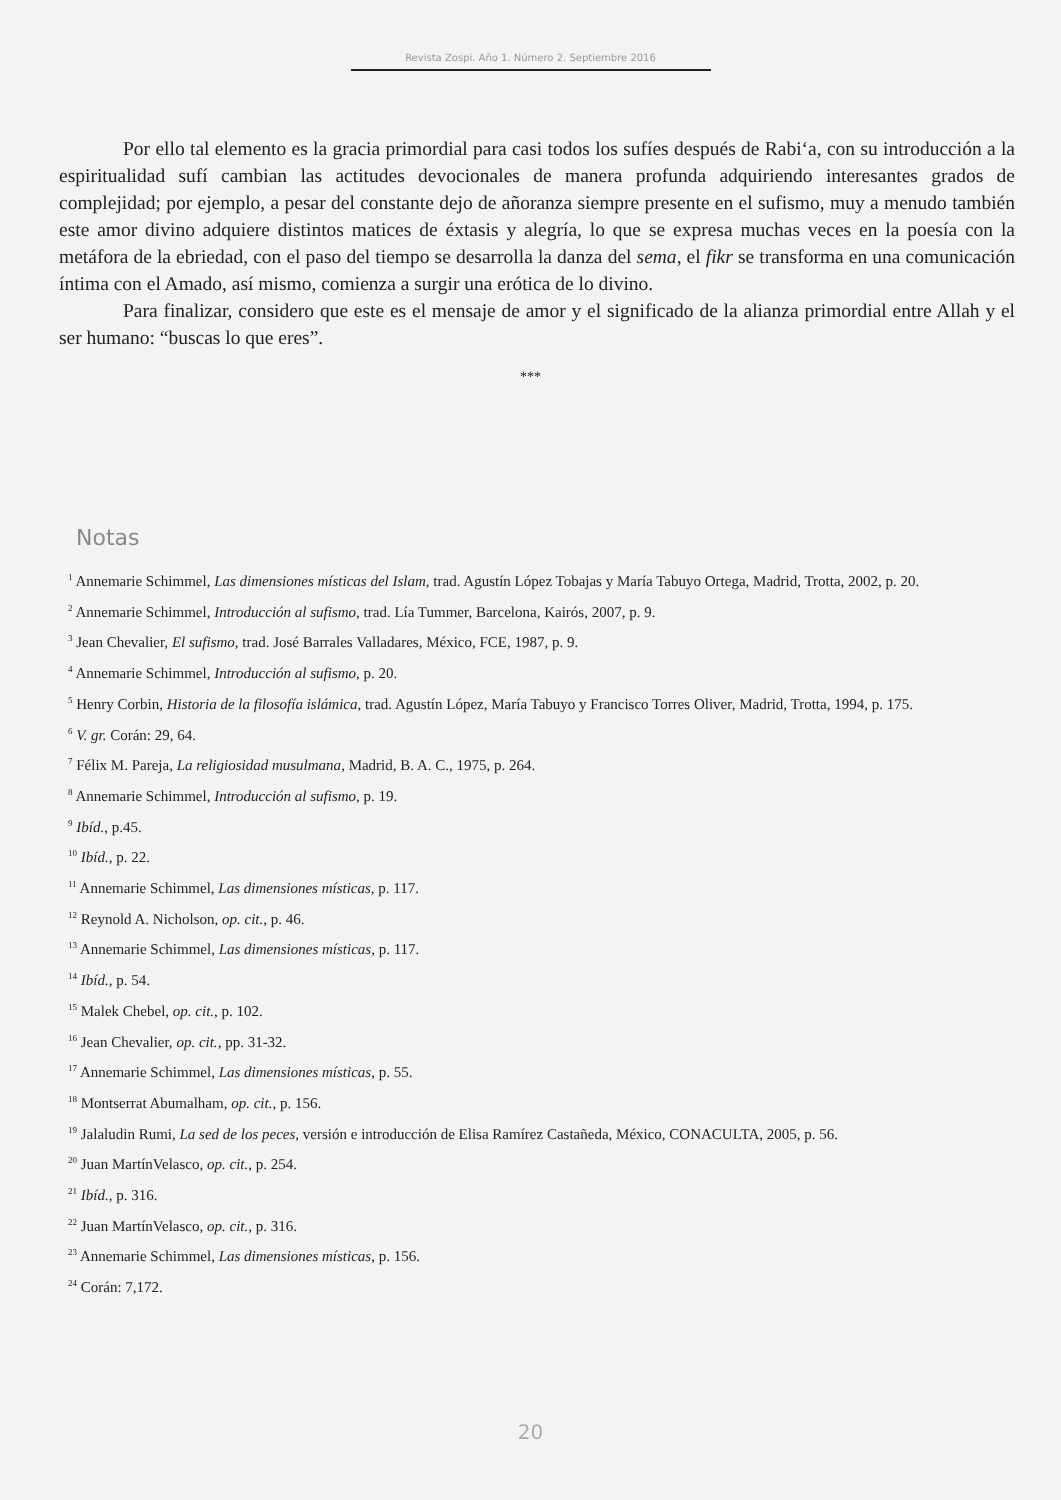Revista Zospi. Año 1. Número 2. Septiembre 2016
Por ello tal elemento es la gracia primordial para casi todos los sufíes después de Rabi‘a, con su introducción a la espiritualidad sufí cambian las actitudes devocionales de manera profunda adquiriendo interesantes grados de complejidad; por ejemplo, a pesar del constante dejo de añoranza siempre presente en el sufismo, muy a menudo también este amor divino adquiere distintos matices de éxtasis y alegría, lo que se expresa muchas veces en la poesía con la metáfora de la ebriedad, con el paso del tiempo se desarrolla la danza del sema, el fikr se transforma en una comunicación íntima con el Amado, así mismo, comienza a surgir una erótica de lo divino.
Para finalizar, considero que este es el mensaje de amor y el significado de la alianza primordial entre Allah y el ser humano: “buscas lo que eres”.
***
Notas
<sup>1</sup> Annemarie Schimmel, Las dimensiones místicas del Islam, trad. Agustín López Tobajas y María Tabuyo Ortega, Madrid, Trotta, 2002, p. 20.
<sup>2</sup> Annemarie Schimmel, Introducción al sufismo, trad. Lía Tummer, Barcelona, Kairós, 2007, p. 9.
<sup>3</sup> Jean Chevalier, El sufismo, trad. José Barrales Valladares, México, FCE, 1987, p. 9.
<sup>4</sup> Annemarie Schimmel, Introducción al sufismo, p. 20.
<sup>5</sup> Henry Corbin, Historia de la filosofía islámica, trad. Agustín López, María Tabuyo y Francisco Torres Oliver, Madrid, Trotta, 1994, p. 175.
<sup>6</sup> V. gr. Corán: 29, 64.
<sup>7</sup> Félix M. Pareja, La religiosidad musulmana, Madrid, B. A. C., 1975, p. 264.
<sup>8</sup> Annemarie Schimmel, Introducción al sufismo, p. 19.
<sup>9</sup> Ibíd., p.45.
<sup>10</sup> Ibíd., p. 22.
<sup>11</sup> Annemarie Schimmel, Las dimensiones místicas, p. 117.
<sup>12</sup> Reynold A. Nicholson, op. cit., p. 46.
<sup>13</sup> Annemarie Schimmel, Las dimensiones místicas, p. 117.
<sup>14</sup> Ibíd., p. 54.
<sup>15</sup> Malek Chebel, op. cit., p. 102.
<sup>16</sup> Jean Chevalier, op. cit., pp. 31-32.
<sup>17</sup> Annemarie Schimmel, Las dimensiones místicas, p. 55.
<sup>18</sup> Montserrat Abumalham, op. cit., p. 156.
<sup>19</sup> Jalaludin Rumi, La sed de los peces, versión e introducción de Elisa Ramírez Castañeda, México, CONACULTA, 2005, p. 56.
<sup>20</sup> Juan MartínVelasco, op. cit., p. 254.
<sup>21</sup> Ibíd., p. 316.
<sup>22</sup> Juan MartínVelasco, op. cit., p. 316.
<sup>23</sup> Annemarie Schimmel, Las dimensiones místicas, p. 156.
<sup>24</sup> Corán: 7,172.
20